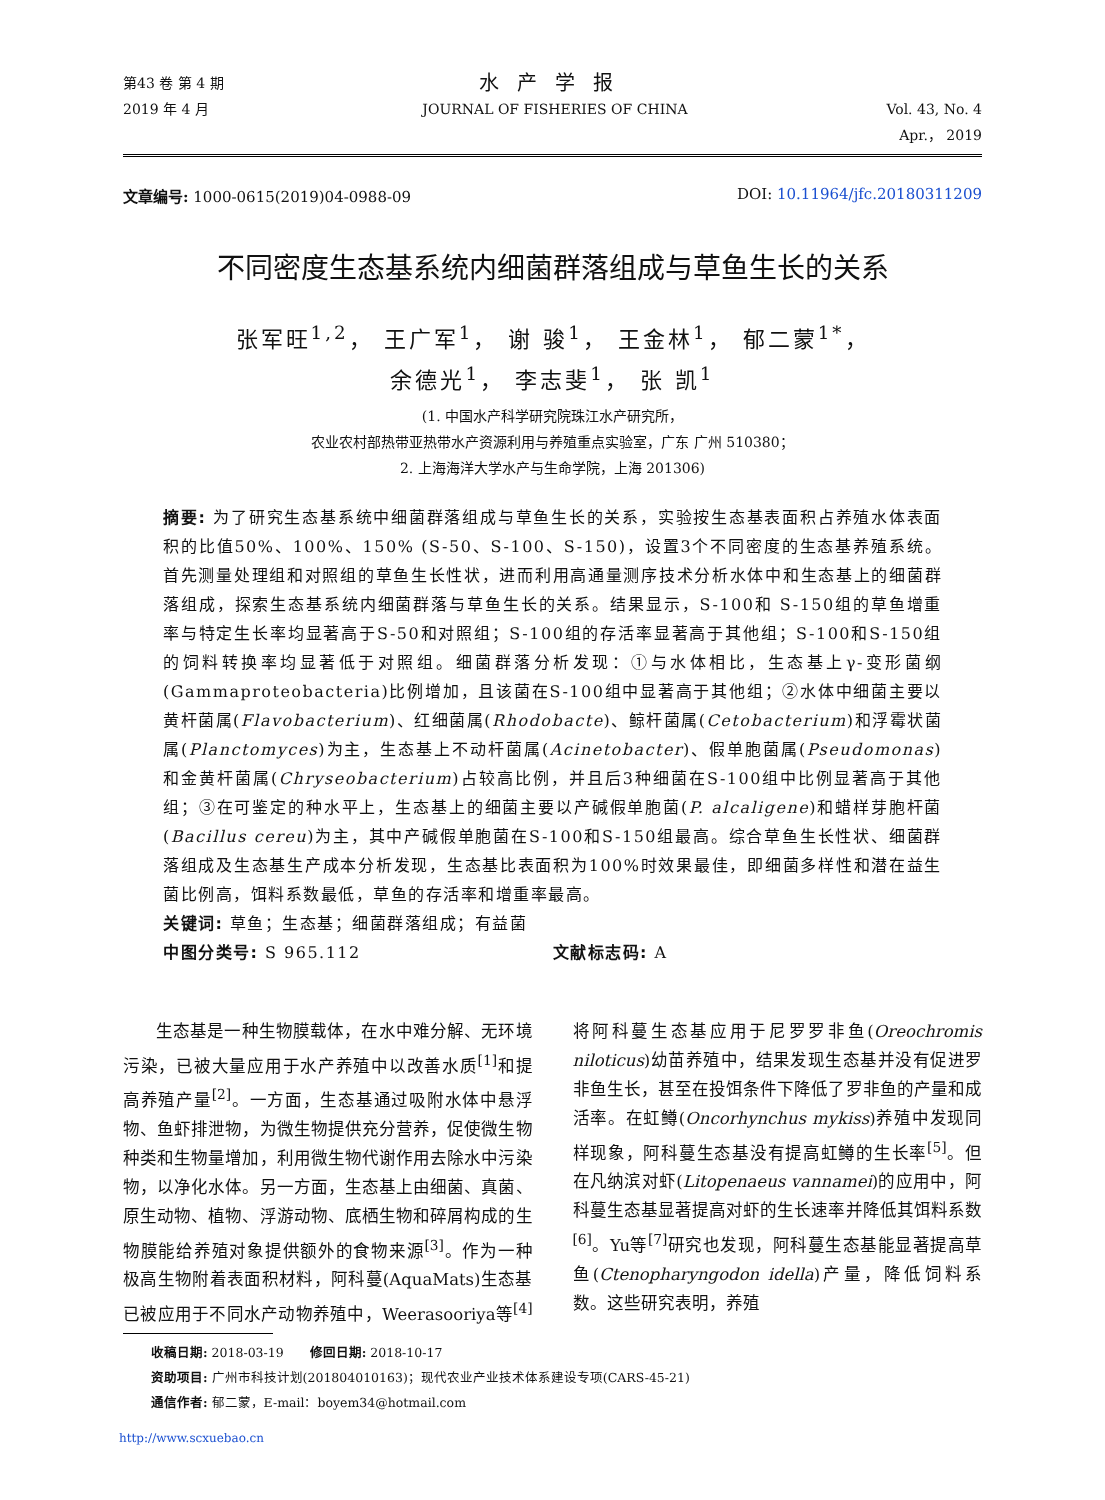第43 卷 第 4 期
2019 年 4 月
水产学报
JOURNAL OF FISHERIES OF CHINA
Vol. 43, No. 4
Apr.， 2019
文章编号: 1000-0615(2019)04-0988-09
DOI: 10.11964/jfc.20180311209
不同密度生态基系统内细菌群落组成与草鱼生长的关系
张军旺<sup>1,2</sup>， 王广军<sup>1</sup>， 谢 骏<sup>1</sup>， 王金林<sup>1</sup>， 郁二蒙<sup>1*</sup>，
余德光<sup>1</sup>， 李志斐<sup>1</sup>， 张 凯<sup>1</sup>
(1. 中国水产科学研究院珠江水产研究所，
农业农村部热带亚热带水产资源利用与养殖重点实验室，广东 广州 510380；
2. 上海海洋大学水产与生命学院，上海 201306)
摘要: 为了研究生态基系统中细菌群落组成与草鱼生长的关系，实验按生态基表面积占养殖水体表面积的比值50%、100%、150% (S-50、S-100、S-150)，设置3个不同密度的生态基养殖系统。首先测量处理组和对照组的草鱼生长性状，进而利用高通量测序技术分析水体中和生态基上的细菌群落组成，探索生态基系统内细菌群落与草鱼生长的关系。结果显示，S-100和 S-150组的草鱼增重率与特定生长率均显著高于S-50和对照组；S-100组的存活率显著高于其他组；S-100和S-150组的饲料转换率均显著低于对照组。细菌群落分析发现：①与水体相比，生态基上γ-变形菌纲(Gammaproteobacteria)比例增加，且该菌在S-100组中显著高于其他组；②水体中细菌主要以黄杆菌属(Flavobacterium)、红细菌属(Rhodobacte)、鲸杆菌属(Cetobacterium)和浮霉状菌属(Planctomyces)为主，生态基上不动杆菌属(Acinetobacter)、假单胞菌属(Pseudomonas)和金黄杆菌属(Chryseobacterium)占较高比例，并且后3种细菌在S-100组中比例显著高于其他组；③在可鉴定的种水平上，生态基上的细菌主要以产碱假单胞菌(P. alcaligene)和蜡样芽胞杆菌(Bacillus cereu)为主，其中产碱假单胞菌在S-100和S-150组最高。综合草鱼生长性状、细菌群落组成及生态基生产成本分析发现，生态基比表面积为100%时效果最佳，即细菌多样性和潜在益生菌比例高，饵料系数最低，草鱼的存活率和增重率最高。
关键词: 草鱼；生态基；细菌群落组成；有益菌
中图分类号: S 965.112 文献标志码: A
生态基是一种生物膜载体，在水中难分解、无环境污染，已被大量应用于水产养殖中以改善水质<sup>[1]</sup>和提高养殖产量<sup>[2]</sup>。一方面，生态基通过吸附水体中悬浮物、鱼虾排泄物，为微生物提供充分营养，促使微生物种类和生物量增加，利用微生物代谢作用去除水中污染物，以净化水体。另一方面，生态基上由细菌、真菌、原生动物、植物、浮游动物、底栖生物和碎屑构成的生物膜能给养殖对象提供额外的食物来源<sup>[3]</sup>。作为一种极高生物附着表面积材料，阿科蔓(AquaMats)生态基已被应用于不同水产动物养殖中，Weerasooriya等<sup>[4]</sup>将阿科蔓生态基应用于尼罗罗非鱼(Oreochromis niloticus)幼苗养殖中，结果发现生态基并没有促进罗非鱼生长，甚至在投饵条件下降低了罗非鱼的产量和成活率。在虹鳟(Oncorhynchus mykiss)养殖中发现同样现象，阿科蔓生态基没有提高虹鳟的生长率<sup>[5]</sup>。但在凡纳滨对虾(Litopenaeus vannamei)的应用中，阿科蔓生态基显著提高对虾的生长速率并降低其饵料系数<sup>[6]</sup>。Yu等<sup>[7]</sup>研究也发现，阿科蔓生态基能显著提高草鱼(Ctenopharyngodon idella)产量，降低饲料系数。这些研究表明，养殖
收稿日期: 2018-03-19　　修回日期: 2018-10-17
资助项目: 广州市科技计划(201804010163)；现代农业产业技术体系建设专项(CARS-45-21)
通信作者: 郁二蒙，E-mail：boyem34@hotmail.com
http://www.scxuebao.cn